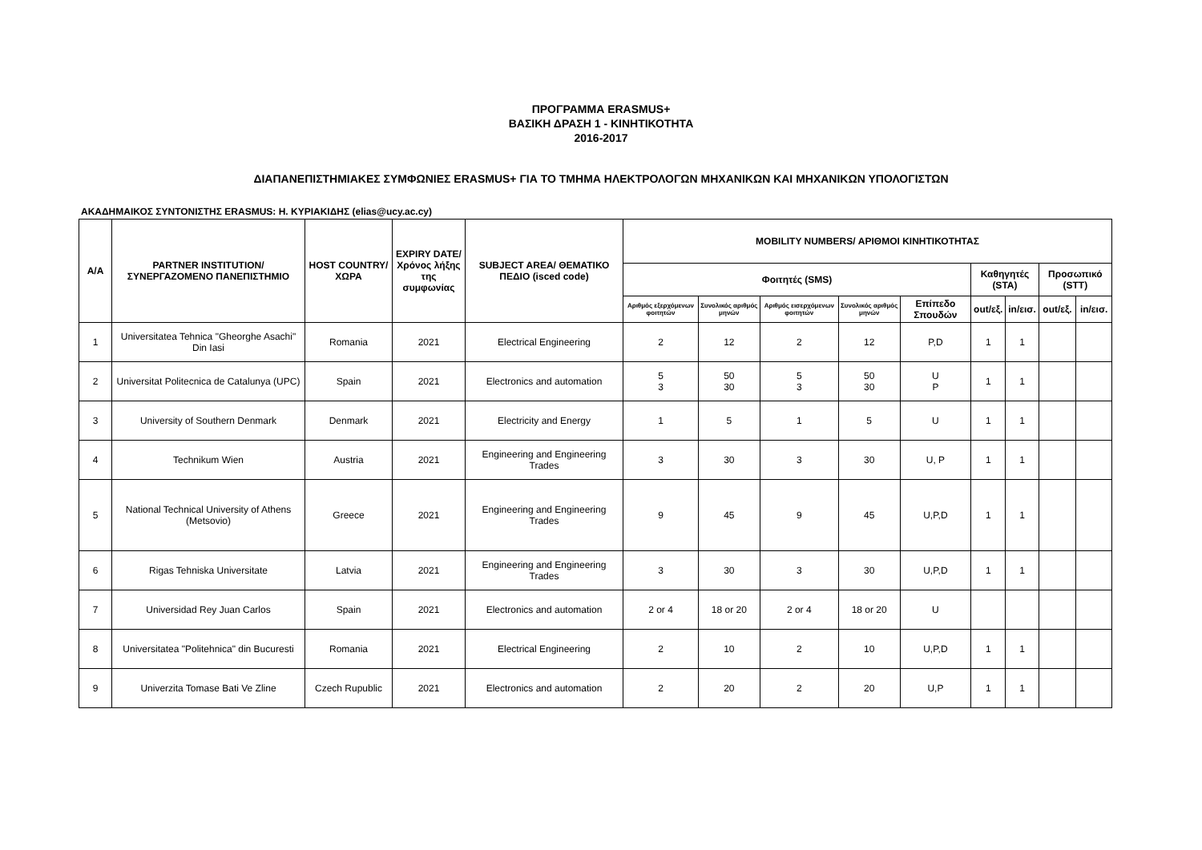ΠΡΟΓΡΑΜΜΑ ERASMUS+
ΒΑΣΙΚΗ ΔΡΑΣΗ 1 - ΚΙΝΗΤΙΚΟΤΗΤΑ
2016-2017
ΔΙΑΠΑΝΕΠΙΣΤΗΜΙΑΚΕΣ ΣΥΜΦΩΝΙΕΣ ERASMUS+ ΓΙΑ ΤΟ ΤΜΗΜΑ ΗΛΕΚΤΡΟΛΟΓΩΝ ΜΗΧΑΝΙΚΩΝ ΚΑΙ ΜΗΧΑΝΙΚΩΝ ΥΠΟΛΟΓΙΣΤΩΝ
ΑΚΑΔΗΜΑΙΚΟΣ ΣΥΝΤΟΝΙΣΤΗΣ ERASMUS: Η. ΚΥΡΙΑΚΙΔΗΣ (elias@ucy.ac.cy)
| A/A | PARTNER INSTITUTION/ ΣΥΝΕΡΓΑΖΟΜΕΝΟ ΠΑΝΕΠΙΣΤΗΜΙΟ | HOST COUNTRY/ ΧΩΡΑ | EXPIRY DATE/ Χρόνος λήξης της συμφωνίας | SUBJECT AREA/ ΘΕΜΑΤΙΚΟ ΠΕΔΙΟ (isced code) | MOBILITY NUMBERS/ ΑΡΙΘΜΟΙ ΚΙΝΗΤΙΚΟΤΗΤΑΣ | | | | | | | | |
| --- | --- | --- | --- | --- | --- | --- | --- | --- | --- | --- | --- | --- | --- |
| | | | | | Φοιτητές (SMS) | | | | | Καθηγητές (STA) | | Προσωπικό (STT) | |
| | | | | | Αριθμός εξερχόμενων φοιτητών | Συνολικός αριθμός μηνών | Αριθμός εισερχόμενων φοιτητών | Συνολικός αριθμός μηνών | Επίπεδο Σπουδών | out/εξ. | in/εισ. | out/εξ. | in/εισ. |
| 1 | Universitatea Tehnica "Gheorghe Asachi" Din Iasi | Romania | 2021 | Electrical Engineering | 2 | 12 | 2 | 12 | P,D | 1 | 1 | | |
| 2 | Universitat Politecnica de Catalunya (UPC) | Spain | 2021 | Electronics and automation | 5 3 | 50 30 | 5 3 | 50 30 | U P | 1 | 1 | | |
| 3 | University of Southern Denmark | Denmark | 2021 | Electricity and Energy | 1 | 5 | 1 | 5 | U | 1 | 1 | | |
| 4 | Technikum Wien | Austria | 2021 | Engineering and Engineering Trades | 3 | 30 | 3 | 30 | U, P | 1 | 1 | | |
| 5 | National Technical University of Athens (Metsovio) | Greece | 2021 | Engineering and Engineering Trades | 9 | 45 | 9 | 45 | U,P,D | 1 | 1 | | |
| 6 | Rigas Tehniska Universitate | Latvia | 2021 | Engineering and Engineering Trades | 3 | 30 | 3 | 30 | U,P,D | 1 | 1 | | |
| 7 | Universidad Rey Juan Carlos | Spain | 2021 | Electronics and automation | 2 or 4 | 18 or 20 | 2 or 4 | 18 or 20 | U | | | | |
| 8 | Universitatea "Politehnica" din Bucuresti | Romania | 2021 | Electrical Engineering | 2 | 10 | 2 | 10 | U,P,D | 1 | 1 | | |
| 9 | Univerzita Tomase Bati Ve Zline | Czech Rupublic | 2021 | Electronics and automation | 2 | 20 | 2 | 20 | U,P | 1 | 1 | | |